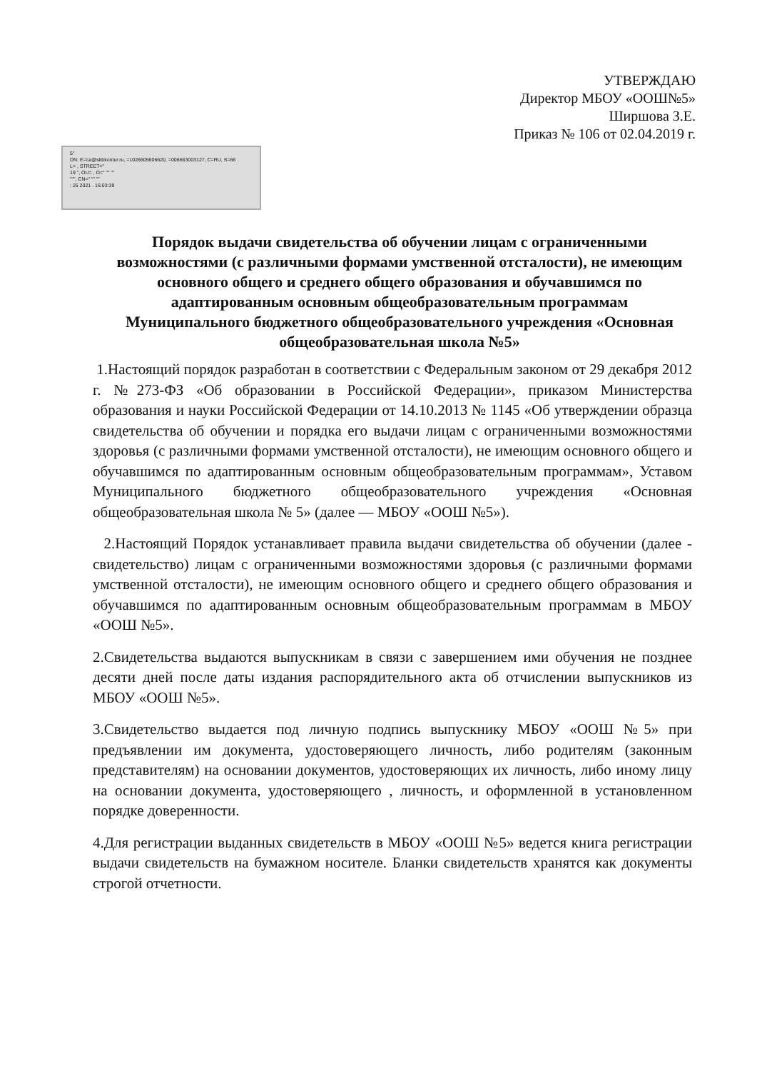УТВЕРЖДАЮ
Директор МБОУ «ООШ№5»
Ширшова З.Е.
Приказ № 106 от 02.04.2019 г.
5"
DN: E=ca@skbkontur.ru, =1026605606620, =006663003127, C=RU, S=66
L= , STREET="
19 ", OU= , O=" "" ""
""", CN=" "" ""
: 25 2021 . 16:03:39
Порядок выдачи свидетельства об обучении лицам с ограниченными возможностями (с различными формами умственной отсталости), не имеющим основного общего и среднего общего образования и обучавшимся по адаптированным основным общеобразовательным программам Муниципального бюджетного общеобразовательного учреждения «Основная общеобразовательная школа №5»
1.Настоящий порядок разработан в соответствии с Федеральным законом от 29 декабря 2012 г. №273-ФЗ «Об образовании в Российской Федерации», приказом Министерства образования и науки Российской Федерации от 14.10.2013 № 1145 «Об утверждении образца свидетельства об обучении и порядка его выдачи лицам с ограниченными возможностями здоровья (с различными формами умственной отсталости), не имеющим основного общего и обучавшимся по адаптированным основным общеобразовательным программам», Уставом Муниципального бюджетного общеобразовательного учреждения «Основная общеобразовательная школа № 5» (далее — МБОУ «ООШ №5»).
2.Настоящий Порядок устанавливает правила выдачи свидетельства об обучении (далее - свидетельство) лицам с ограниченными возможностями здоровья (с различными формами умственной отсталости), не имеющим основного общего и среднего общего образования и обучавшимся по адаптированным основным общеобразовательным программам в МБОУ «ООШ №5».
2.Свидетельства выдаются выпускникам в связи с завершением ими обучения не позднее десяти дней после даты издания распорядительного акта об отчислении выпускников из МБОУ «ООШ №5».
3.Свидетельство выдается под личную подпись выпускнику МБОУ «ООШ №5» при предъявлении им документа, удостоверяющего личность, либо родителям (законным представителям) на основании документов, удостоверяющих их личность, либо иному лицу на основании документа, удостоверяющего , личность, и оформленной в установленном порядке доверенности.
4.Для регистрации выданных свидетельств в МБОУ «ООШ №5» ведется книга регистрации выдачи свидетельств на бумажном носителе. Бланки свидетельств хранятся как документы строгой отчетности.